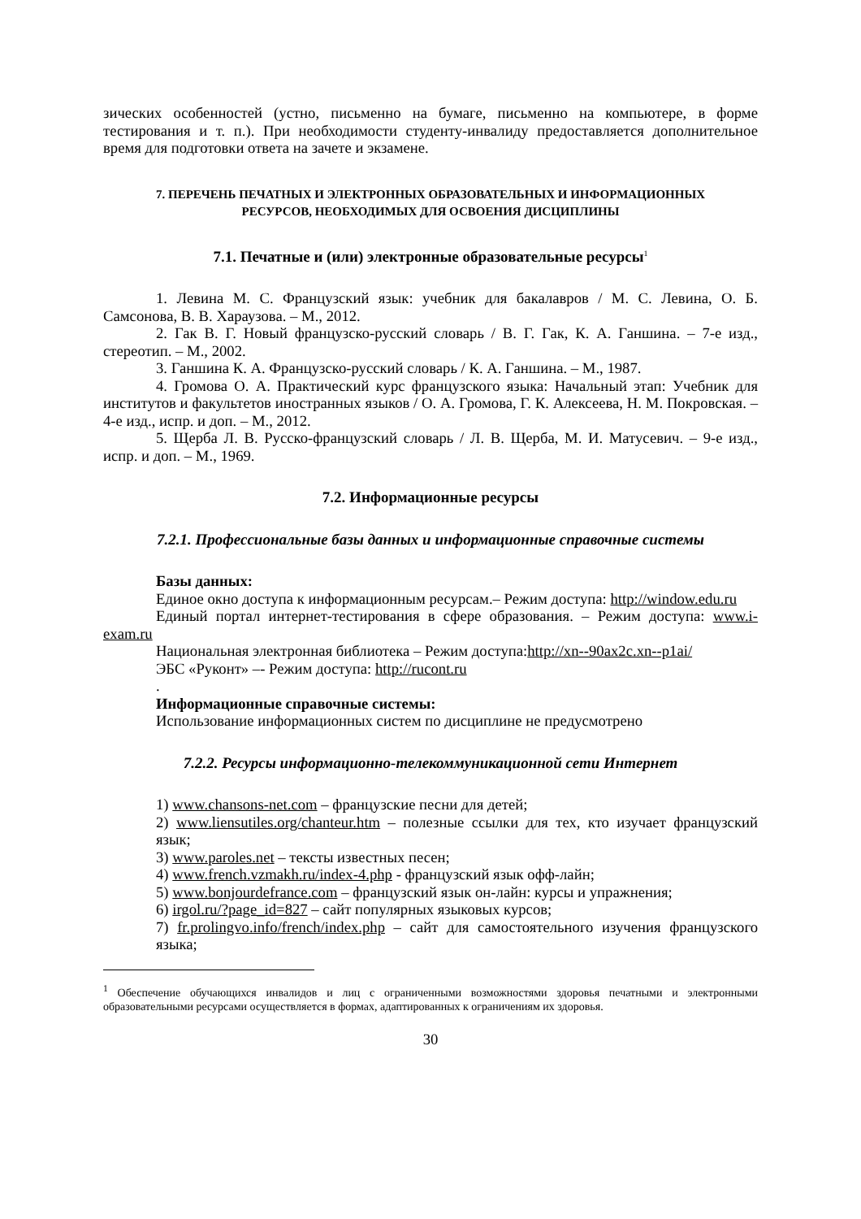зических особенностей (устно, письменно на бумаге, письменно на компьютере, в форме тестирования и т. п.). При необходимости студенту-инвалиду предоставляется дополнительное время для подготовки ответа на зачете и экзамене.
7. ПЕРЕЧЕНЬ ПЕЧАТНЫХ И ЭЛЕКТРОННЫХ ОБРАЗОВАТЕЛЬНЫХ И ИНФОРМАЦИОННЫХ
РЕСУРСОВ, НЕОБХОДИМЫХ ДЛЯ ОСВОЕНИЯ ДИСЦИПЛИНЫ
7.1. Печатные и (или) электронные образовательные ресурсы<sup>1</sup>
1. Левина М. С. Французский язык: учебник для бакалавров / М. С. Левина, О. Б. Самсонова, В. В. Хараузова. – М., 2012.
2. Гак В. Г. Новый французско-русский словарь / В. Г. Гак, К. А. Ганшина. – 7-е изд., стереотип. – М., 2002.
3. Ганшина К. А. Французско-русский словарь / К. А. Ганшина. – М., 1987.
4. Громова О. А. Практический курс французского языка: Начальный этап: Учебник для институтов и факультетов иностранных языков / О. А. Громова, Г. К. Алексеева, Н. М. Покровская. – 4-е изд., испр. и доп. – М., 2012.
5. Щерба Л. В. Русско-французский словарь / Л. В. Щерба, М. И. Матусевич. – 9-е изд., испр. и доп. – М., 1969.
7.2. Информационные ресурсы
7.2.1. Профессиональные базы данных и информационные справочные системы
Базы данных:
Единое окно доступа к информационным ресурсам.– Режим доступа: http://window.edu.ru
Единый портал интернет-тестирования в сфере образования. – Режим доступа: www.i-exam.ru
Национальная электронная библиотека – Режим доступа:http://xn--90ax2c.xn--p1ai/
ЭБС «Руконт» –- Режим доступа: http://rucont.ru
.
Информационные справочные системы:
Использование информационных систем по дисциплине не предусмотрено
7.2.2. Ресурсы информационно-телекоммуникационной сети Интернет
1) www.chansons-net.com – французские песни для детей;
2) www.liensutiles.org/chanteur.htm – полезные ссылки для тех, кто изучает французский язык;
3) www.paroles.net – тексты известных песен;
4) www.french.vzmakh.ru/index-4.php - французский язык офф-лайн;
5) www.bonjourdefrance.com – французский язык он-лайн: курсы и упражнения;
6) irgol.ru/?page_id=827 – сайт популярных языковых курсов;
7) fr.prolingvo.info/french/index.php – сайт для самостоятельного изучения французского языка;
<sup>1</sup> Обеспечение обучающихся инвалидов и лиц с ограниченными возможностями здоровья печатными и электронными образовательными ресурсами осуществляется в формах, адаптированных к ограничениям их здоровья.
30